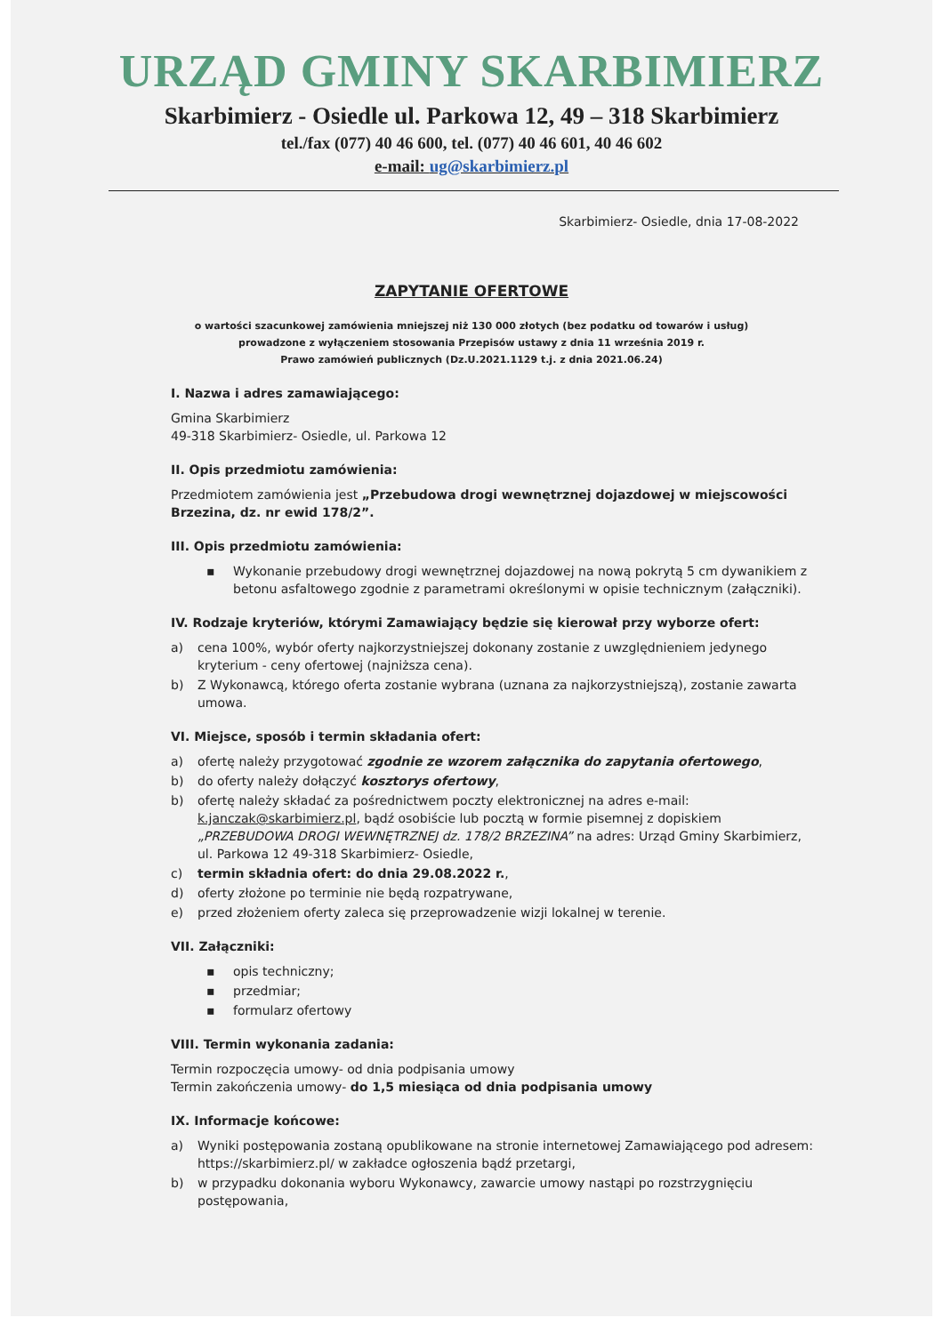URZĄD GMINY SKARBIMIERZ
Skarbimierz - Osiedle ul. Parkowa 12, 49 – 318 Skarbimierz
tel./fax (077) 40 46 600, tel. (077) 40 46 601, 40 46 602
e-mail: ug@skarbimierz.pl
Skarbimierz- Osiedle, dnia 17-08-2022
ZAPYTANIE OFERTOWE
o wartości szacunkowej zamówienia mniejszej niż 130 000 złotych (bez podatku od towarów i usług)
prowadzone z wyłączeniem stosowania Przepisów ustawy z dnia 11 września 2019 r.
Prawo zamówień publicznych (Dz.U.2021.1129 t.j. z dnia 2021.06.24)
I. Nazwa i adres zamawiającego:
Gmina Skarbimierz
49-318 Skarbimierz- Osiedle, ul. Parkowa 12
II. Opis przedmiotu zamówienia:
Przedmiotem zamówienia jest „Przebudowa drogi wewnętrznej dojazdowej w miejscowości Brzezina, dz. nr ewid 178/2”.
III. Opis przedmiotu zamówienia:
▪ Wykonanie przebudowy drogi wewnętrznej dojazdowej na nową pokrytą 5 cm dywanikiem z betonu asfaltowego zgodnie z parametrami określonymi w opisie technicznym (załączniki).
IV. Rodzaje kryteriów, którymi Zamawiający będzie się kierował przy wyborze ofert:
a) cena 100%, wybór oferty najkorzystniejszej dokonany zostanie z uwzględnieniem jedynego kryterium - ceny ofertowej (najniższa cena).
b) Z Wykonawcą, którego oferta zostanie wybrana (uznana za najkorzystniejszą), zostanie zawarta umowa.
VI. Miejsce, sposób i termin składania ofert:
a) ofertę należy przygotować zgodnie ze wzorem załącznika do zapytania ofertowego,
b) do oferty należy dołączyć kosztorys ofertowy,
b) ofertę należy składać za pośrednictwem poczty elektronicznej na adres e-mail: k.janczak@skarbimierz.pl, bądź osobiście lub pocztą w formie pisemnej z dopiskiem „PRZEBUDOWA DROGI WEWNĘTRZNEJ dz. 178/2 BRZEZINA” na adres: Urząd Gminy Skarbimierz, ul. Parkowa 12 49-318 Skarbimierz- Osiedle,
c) termin składnia ofert: do dnia 29.08.2022 r.,
d) oferty złożone po terminie nie będą rozpatrywane,
e) przed złożeniem oferty zaleca się przeprowadzenie wizji lokalnej w terenie.
VII. Załączniki:
▪ opis techniczny;
▪ przedmiar;
▪ formularz ofertowy
VIII. Termin wykonania zadania:
Termin rozpoczęcia umowy- od dnia podpisania umowy
Termin zakończenia umowy- do 1,5 miesiąca od dnia podpisania umowy
IX. Informacje końcowe:
a) Wyniki postępowania zostaną opublikowane na stronie internetowej Zamawiającego pod adresem: https://skarbimierz.pl/ w zakładce ogłoszenia bądź przetargi,
b) w przypadku dokonania wyboru Wykonawcy, zawarcie umowy nastąpi po rozstrzygnięciu postępowania,